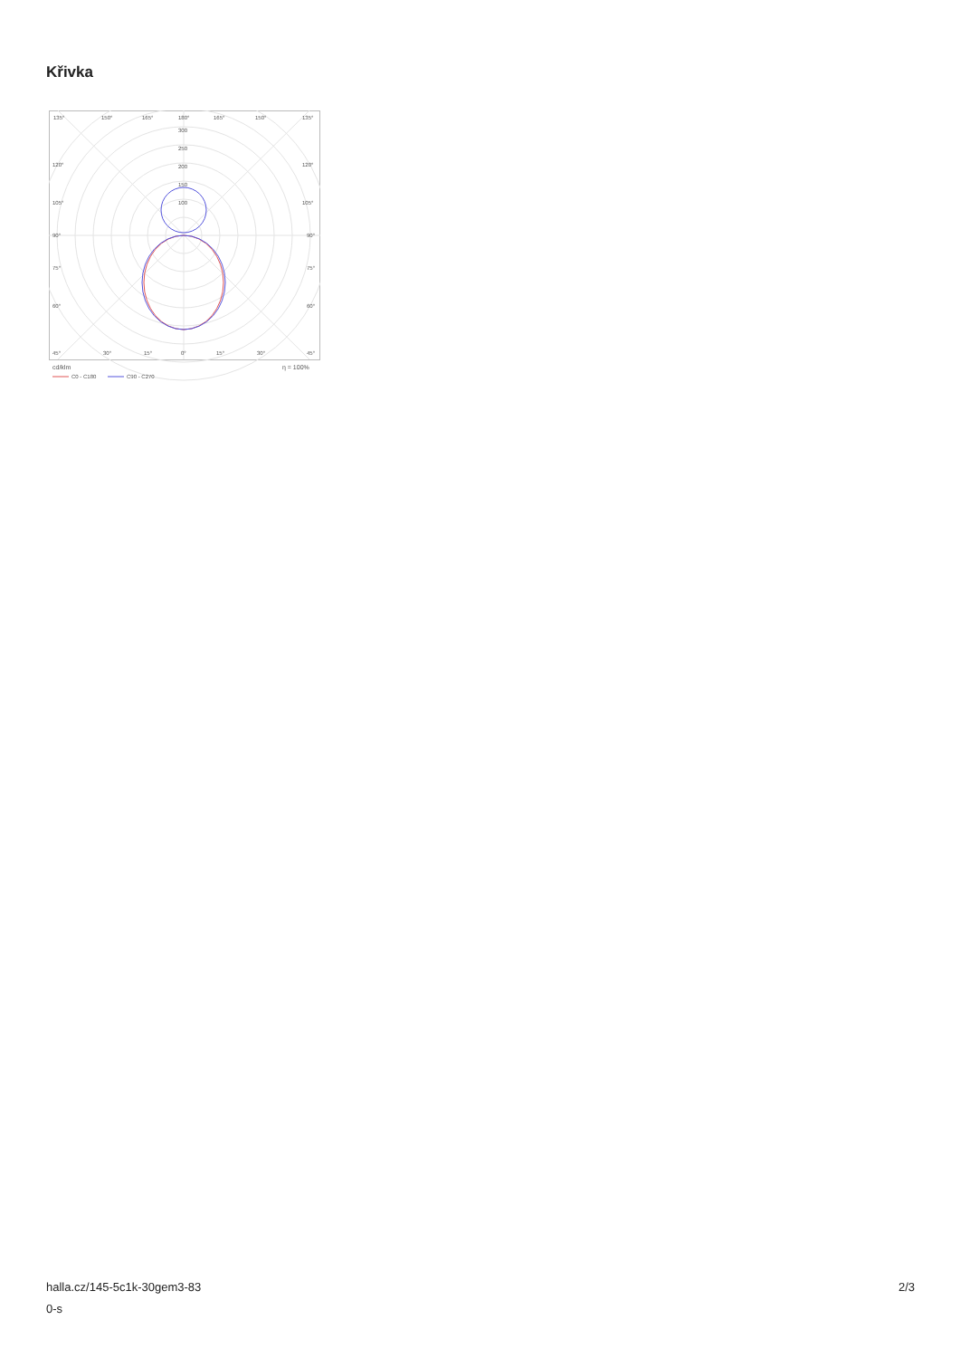Křivka
135°
150°
165°
180°
165°
150°
135°
300
250
200
150
100
120°
120°
105°
105°
90°
90°
75°
75°
60°
60°
45°
30°
15°
0°
15°
30°
45°
cd/klm
η = 100%
C0 - C180
C90 - C270
halla.cz/145-5c1k-30gem3-83
0-s
2/3